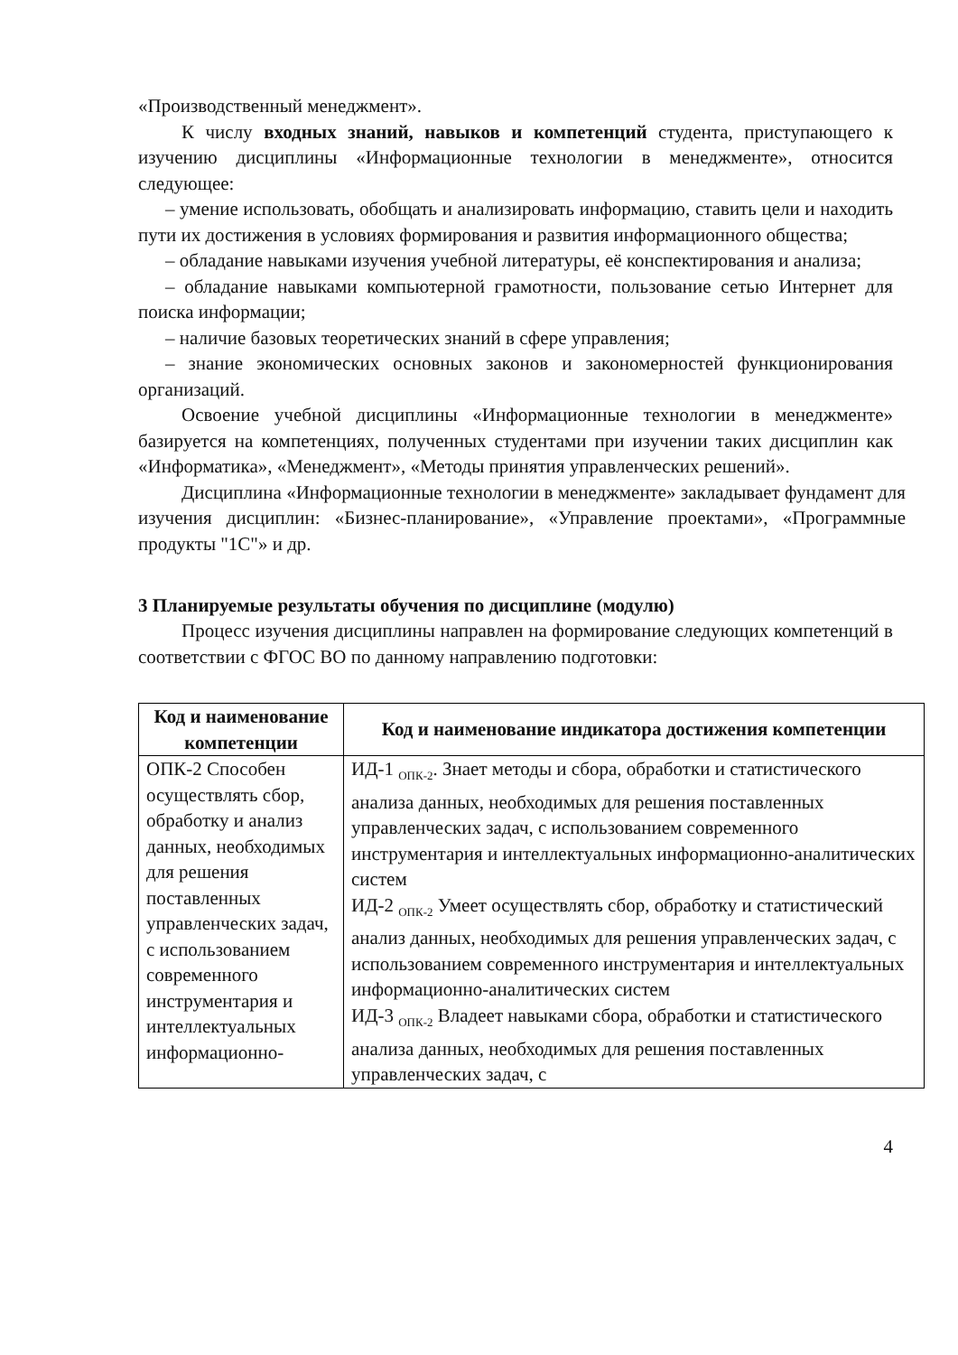«Производственный менеджмент».
К числу входных знаний, навыков и компетенций студента, приступающего к изучению дисциплины «Информационные технологии в менеджменте», относится следующее:
– умение использовать, обобщать и анализировать информацию, ставить цели и находить пути их достижения в условиях формирования и развития информационного общества;
– обладание навыками изучения учебной литературы, её конспектирования и анализа;
– обладание навыками компьютерной грамотности, пользование сетью Интернет для поиска информации;
– наличие базовых теоретических знаний в сфере управления;
– знание экономических основных законов и закономерностей функционирования организаций.
Освоение учебной дисциплины «Информационные технологии в менеджменте» базируется на компетенциях, полученных студентами при изучении таких дисциплин как «Информатика», «Менеджмент», «Методы принятия управленческих решений».
Дисциплина «Информационные технологии в менеджменте» закладывает фундамент для изучения дисциплин: «Бизнес-планирование», «Управление проектами», «Программные продукты "1С"» и др.
3 Планируемые результаты обучения по дисциплине (модулю)
Процесс изучения дисциплины направлен на формирование следующих компетенций в соответствии с ФГОС ВО по данному направлению подготовки:
| Код и наименование компетенции | Код и наименование индикатора достижения компетенции |
| --- | --- |
| ОПК-2 Способен осуществлять сбор, обработку и анализ данных, необходимых для решения поставленных управленческих задач, с использованием современного инструментария и интеллектуальных информационно- | ИД-1 <sub>ОПК-2</sub>. Знает методы и сбора, обработки и статистического анализа данных, необходимых для решения поставленных управленческих задач, с использованием современного инструментария и интеллектуальных информационно-аналитических систем ИД-2 <sub>ОПК-2</sub> Умеет осуществлять сбор, обработку и статистический анализ данных, необходимых для решения управленческих задач, с использованием современного инструментария и интеллектуальных информационно-аналитических систем ИД-3 <sub>ОПК-2</sub> Владеет навыками сбора, обработки и статистического анализа данных, необходимых для решения поставленных управленческих задач, с |
4